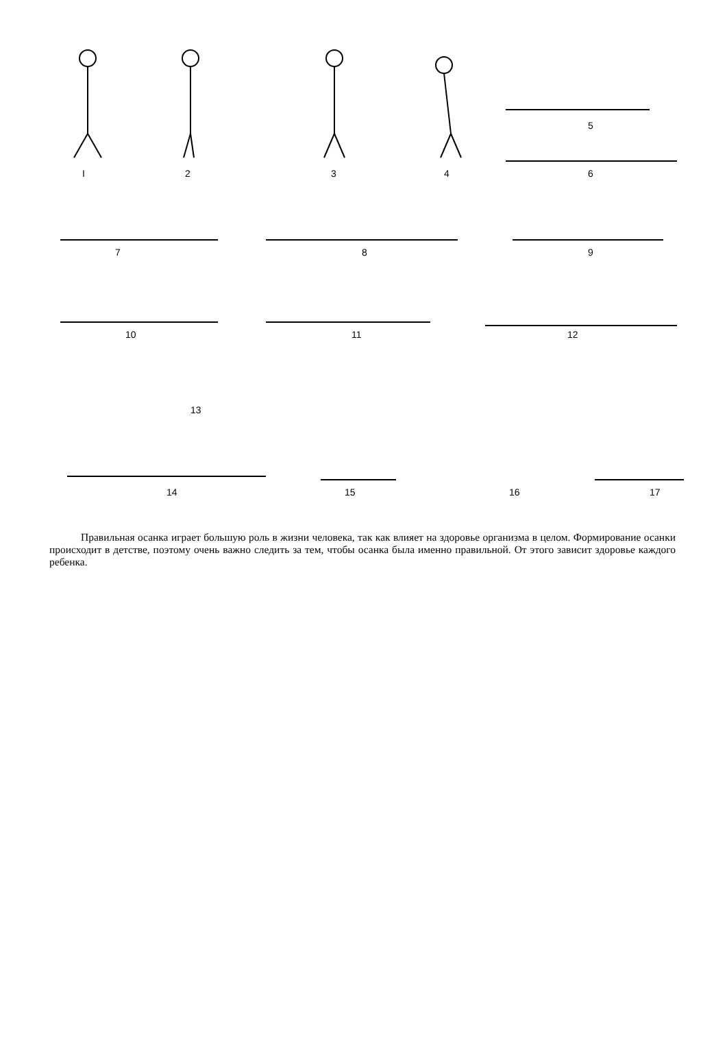I 2 3 4
5
6
7 8 9
10 11 12
13
14 15 16 17
Правильная осанка играет большую роль в жизни человека, так как влияет на здоровье организма в целом. Формирование осанки происходит в детстве, поэтому очень важно следить за тем, чтобы осанка была именно правильной. От этого зависит здоровье каждого ребенка.